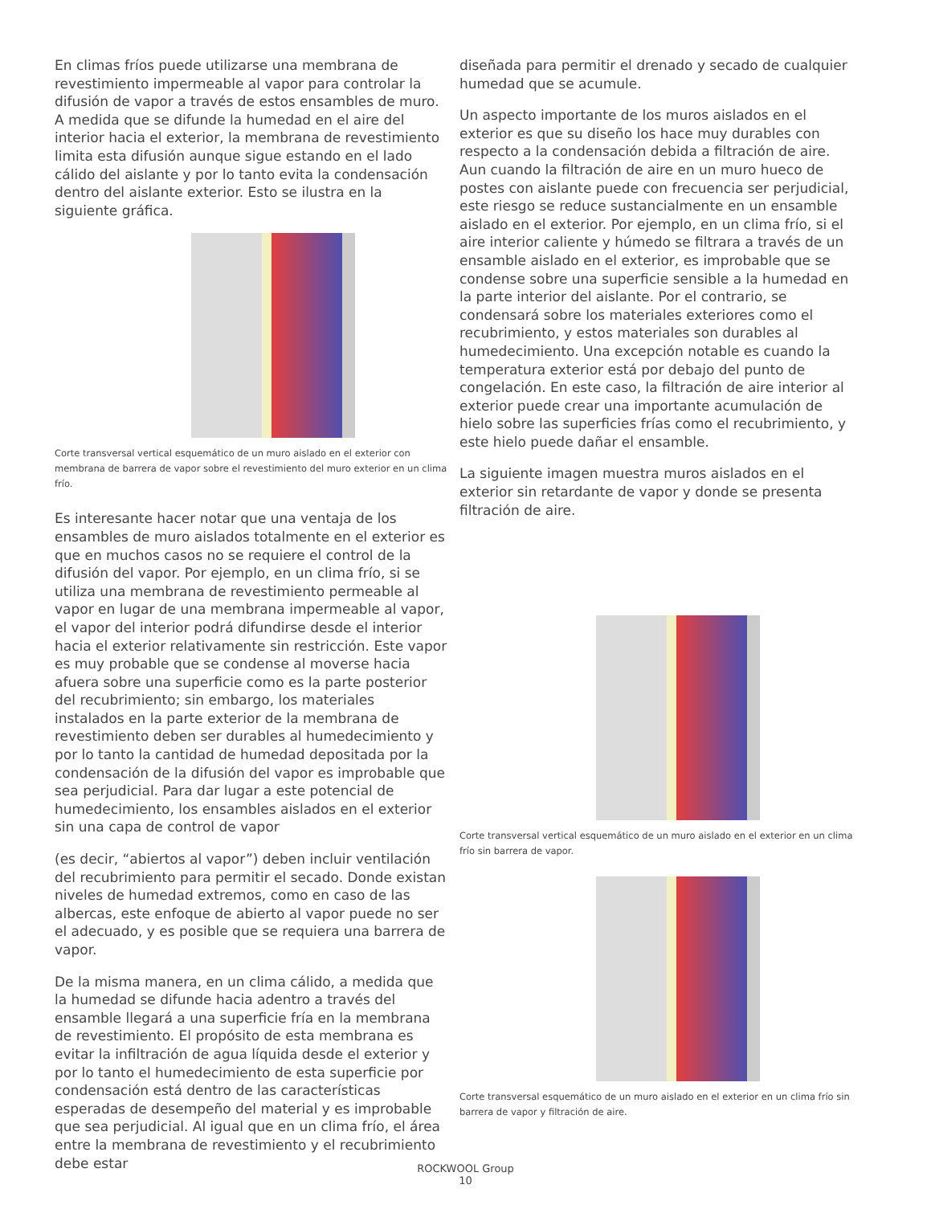En climas fríos puede utilizarse una membrana de revestimiento impermeable al vapor para controlar la difusión de vapor a través de estos ensambles de muro. A medida que se difunde la humedad en el aire del interior hacia el exterior, la membrana de revestimiento limita esta difusión aunque sigue estando en el lado cálido del aislante y por lo tanto evita la condensación dentro del aislante exterior. Esto se ilustra en la siguiente gráfica.
Corte transversal vertical esquemático de un muro aislado en el exterior con membrana de barrera de vapor sobre el revestimiento del muro exterior en un clima frío.
Es interesante hacer notar que una ventaja de los ensambles de muro aislados totalmente en el exterior es que en muchos casos no se requiere el control de la difusión del vapor. Por ejemplo, en un clima frío, si se utiliza una membrana de revestimiento permeable al vapor en lugar de una membrana impermeable al vapor, el vapor del interior podrá difundirse desde el interior hacia el exterior relativamente sin restricción. Este vapor es muy probable que se condense al moverse hacia afuera sobre una superficie como es la parte posterior del recubrimiento; sin embargo, los materiales instalados en la parte exterior de la membrana de revestimiento deben ser durables al humedecimiento y por lo tanto la cantidad de humedad depositada por la condensación de la difusión del vapor es improbable que sea perjudicial. Para dar lugar a este potencial de humedecimiento, los ensambles aislados en el exterior sin una capa de control de vapor
(es decir, “abiertos al vapor”) deben incluir ventilación del recubrimiento para permitir el secado. Donde existan niveles de humedad extremos, como en caso de las albercas, este enfoque de abierto al vapor puede no ser el adecuado, y es posible que se requiera una barrera de vapor.
De la misma manera, en un clima cálido, a medida que la humedad se difunde hacia adentro a través del ensamble llegará a una superficie fría en la membrana de revestimiento. El propósito de esta membrana es evitar la infiltración de agua líquida desde el exterior y por lo tanto el humedecimiento de esta superficie por condensación está dentro de las características esperadas de desempeño del material y es improbable que sea perjudicial. Al igual que en un clima frío, el área entre la membrana de revestimiento y el recubrimiento debe estar
diseñada para permitir el drenado y secado de cualquier humedad que se acumule.
Un aspecto importante de los muros aislados en el exterior es que su diseño los hace muy durables con respecto a la condensación debida a filtración de aire. Aun cuando la filtración de aire en un muro hueco de postes con aislante puede con frecuencia ser perjudicial, este riesgo se reduce sustancialmente en un ensamble aislado en el exterior. Por ejemplo, en un clima frío, si el aire interior caliente y húmedo se filtrara a través de un ensamble aislado en el exterior, es improbable que se condense sobre una superficie sensible a la humedad en la parte interior del aislante. Por el contrario, se condensará sobre los materiales exteriores como el recubrimiento, y estos materiales son durables al humedecimiento. Una excepción notable es cuando la temperatura exterior está por debajo del punto de congelación. En este caso, la filtración de aire interior al exterior puede crear una importante acumulación de hielo sobre las superficies frías como el recubrimiento, y este hielo puede dañar el ensamble.
La siguiente imagen muestra muros aislados en el exterior sin retardante de vapor y donde se presenta filtración de aire.
Corte transversal vertical esquemático de un muro aislado en el exterior en un clima frío sin barrera de vapor.
Corte transversal esquemático de un muro aislado en el exterior en un clima frío sin barrera de vapor y filtración de aire.
ROCKWOOL Group
10